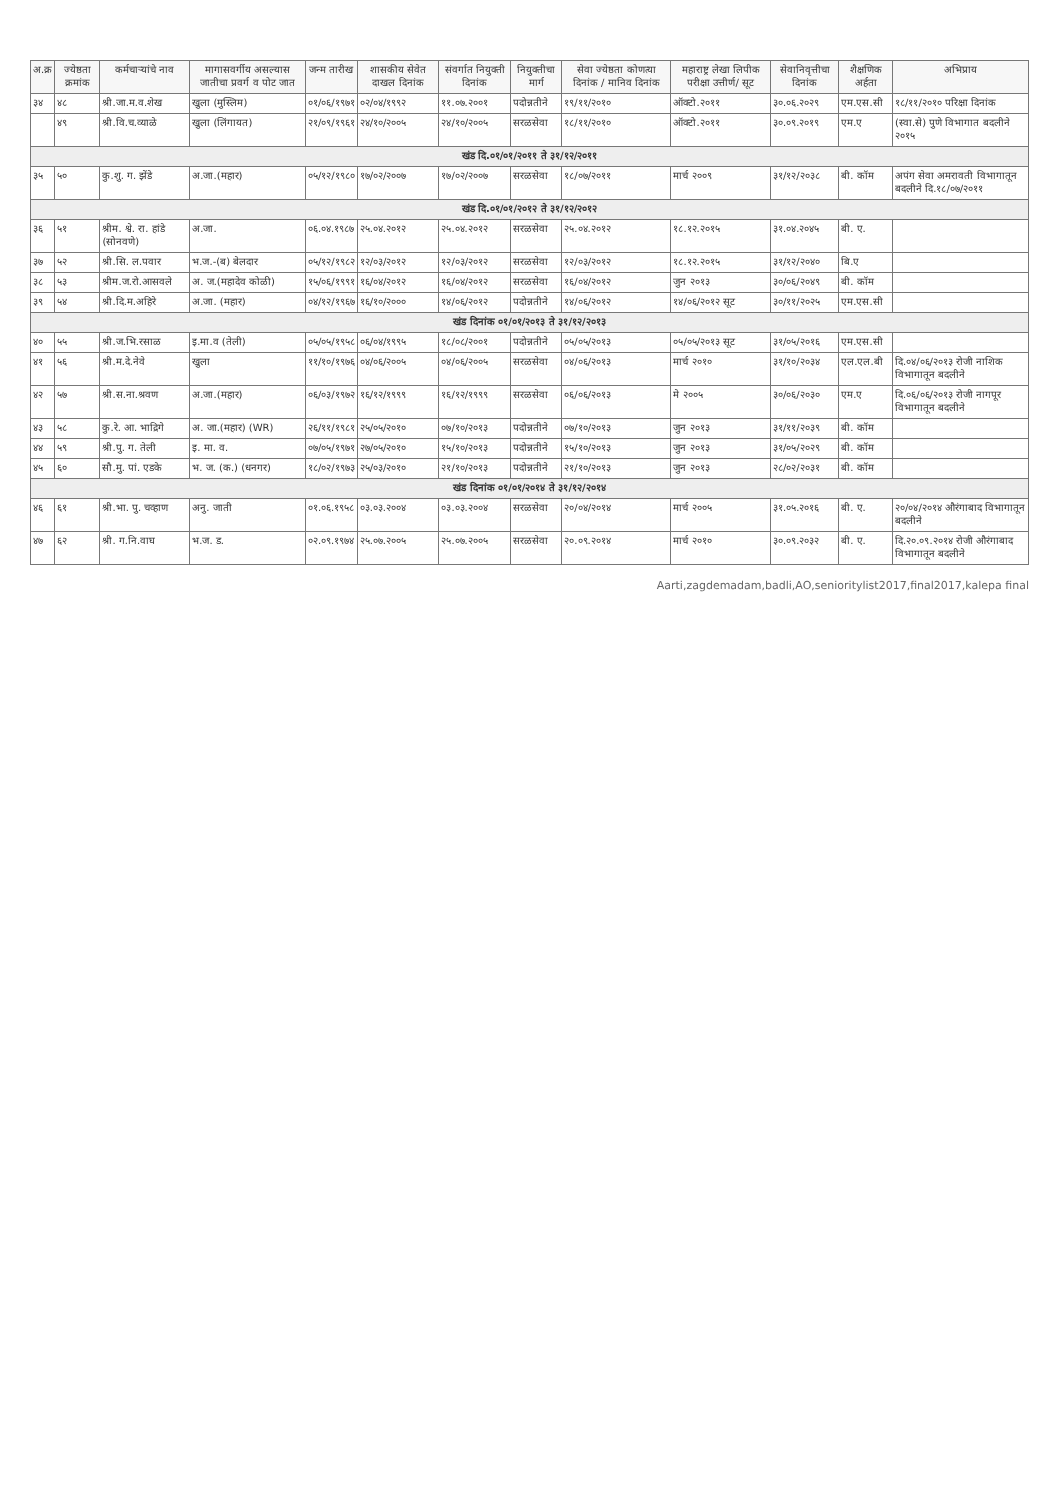| अ.क्र | ज्येष्ठता क्रमांक | कर्मचाऱ्यांचे नाव | मागासवर्गीय असल्यास जातीचा प्रवर्ग व पोट जात | जन्म तारीख | शासकीय सेवेत दाखल दिनांक | संवर्गात नियुक्ती दिनांक | नियुक्तीचा मार्ग | सेवा ज्येष्ठता कोणत्या दिनांक / मानिव दिनांक | महाराष्ट्र लेखा लिपीक परीक्षा उत्तीर्ण/ सूट | सेवानिवृत्तीचा दिनांक | शैक्षणिक अर्हता | अभिप्राय |
| --- | --- | --- | --- | --- | --- | --- | --- | --- | --- | --- | --- | --- |
| ३४ | ४८ | श्री.जा.म.व.शेख | खुला (मुस्लिम) | ०१/०६/१९७१ | ०२/०४/१९९२ | ११.०७.२००१ | पदोन्नतीने | १९/११/२०१० | ऑक्टो.२०११ | ३०.०६.२०२९ | एम.एस.सी | १८/११/२०१० परिक्षा दिनांक |
| | ४९ | श्री.वि.च.व्याळे | खुला (लिंगायत) | २१/०९/१९६१ | २४/१०/२००५ | २४/१०/२००५ | सरळसेवा | १८/११/२०१० | ऑक्टो.२०११ | ३०.०९.२०१९ | एम.ए | (स्वा.से) पुणे विभागात बदलीने २०१५ |
| खंड दि.०१/०१/२०११ ते ३१/१२/२०११ | | | | | | | | | | | | |
| ३५ | ५० | कु.शु. ग. झेंडे | अ.जा.(महार) | ०५/१२/१९८० | १७/०२/२००७ | १७/०२/२००७ | सरळसेवा | १८/०७/२०११ | मार्च २००९ | ३१/१२/२०३८ | बी. कॉम | अपंग सेवा अमरावती विभागातून बदलीने दि.१८/०७/२०११ |
| खंड दि.०१/०१/२०१२ ते ३१/१२/२०१२ | | | | | | | | | | | | |
| ३६ | ५१ | श्रीम. श्वे. रा. हांडे (सोनवणे) | अ.जा. | ०६.०४.१९८७ | २५.०४.२०१२ | २५.०४.२०१२ | सरळसेवा | २५.०४.२०१२ | १८.१२.२०१५ | ३१.०४.२०४५ | बी. ए. | |
| ३७ | ५२ | श्री.सि. ल.पवार | भ.ज.-(ब) बेलदार | ०५/१२/१९८२ | १२/०३/२०१२ | १२/०३/२०१२ | सरळसेवा | १२/०३/२०१२ | १८.१२.२०१५ | ३१/१२/२०४० | बि.ए | |
| ३८ | ५३ | श्रीम.ज.रो.आसवले | अ. ज.(महादेव कोळी) | १५/०६/१९९१ | १६/०४/२०१२ | १६/०४/२०१२ | सरळसेवा | १६/०४/२०१२ | जुन २०१३ | ३०/०६/२०४९ | बी. कॉम | |
| ३९ | ५४ | श्री.दि.म.अहिरे | अ.जा. (महार) | ०४/१२/१९६७ | १६/१०/२००० | १४/०६/२०१२ | पदोन्नतीने | १४/०६/२०१२ | १४/०६/२०१२ सूट | ३०/११/२०२५ | एम.एस.सी | |
| खंड दिनांक ०१/०१/२०१३ ते ३१/१२/२०१३ | | | | | | | | | | | | |
| ४० | ५५ | श्री.ज.भि.रसाळ | इ.मा.व (तेली) | ०५/०५/१९५८ | ०६/०४/१९९५ | १८/०८/२००१ | पदोन्नतीने | ०५/०५/२०१३ | ०५/०५/२०१३ सूट | ३१/०५/२०१६ | एम.एस.सी | |
| ४१ | ५६ | श्री.म.दे.नेवे | खुला | ११/१०/१९७६ | ०४/०६/२००५ | ०४/०६/२००५ | सरळसेवा | ०४/०६/२०१३ | मार्च २०१० | ३१/१०/२०३४ | एल.एल.बी | दि.०४/०६/२०१३ रोजी नाशिक विभागातून बदलीने |
| ४२ | ५७ | श्री.स.ना.श्रवण | अ.जा.(महार) | ०६/०३/१९७२ | १६/१२/१९९९ | १६/१२/१९९९ | सरळसेवा | ०६/०६/२०१३ | मे २००५ | ३०/०६/२०३० | एम.ए | दि.०६/०६/२०१३ रोजी नागपूर विभागातून बदलीने |
| ४३ | ५८ | कु.रे. आ. भाद्रिगे | अ. जा.(महार) (WR) | २६/११/१९८१ | २५/०५/२०१० | ०७/१०/२०१३ | पदोन्नतीने | ०७/१०/२०१३ | जुन २०१३ | ३१/११/२०३९ | बी. कॉम | |
| ४४ | ५९ | श्री.पु. ग. तेली | इ. मा. व. | ०७/०५/१९७१ | २७/०५/२०१० | १५/१०/२०१३ | पदोन्नतीने | १५/१०/२०१३ | जुन २०१३ | ३१/०५/२०२९ | बी. कॉम | |
| ४५ | ६० | सौ.मु. पां. एडके | भ. ज. (क.) (धनगर) | १८/०२/१९७३ | २५/०३/२०१० | २१/१०/२०१३ | पदोन्नतीने | २१/१०/२०१३ | जुन २०१३ | २८/०२/२०३१ | बी. कॉम | |
| खंड दिनांक ०१/०१/२०१४ ते ३१/१२/२०१४ | | | | | | | | | | | | |
| ४६ | ६१ | श्री.भा. पु. चव्हाण | अनु. जाती | ०१.०६.१९५८ | ०३.०३.२००४ | ०३.०३.२००४ | सरळसेवा | २०/०४/२०१४ | मार्च २००५ | ३१.०५.२०१६ | बी. ए. | २०/०४/२०१४ औरंगाबाद विभागातून बदलीने |
| ४७ | ६२ | श्री. ग.नि.वाघ | भ.ज. ड. | ०२.०९.१९७४ | २५.०७.२००५ | २५.०७.२००५ | सरळसेवा | २०.०९.२०१४ | मार्च २०१० | ३०.०९.२०३२ | बी. ए. | दि.२०.०९.२०१४ रोजी औरंगाबाद विभागातून बदलीने |
Aarti,zagdemadam,badli,AO,senioritylist2017,final2017,kalepa final